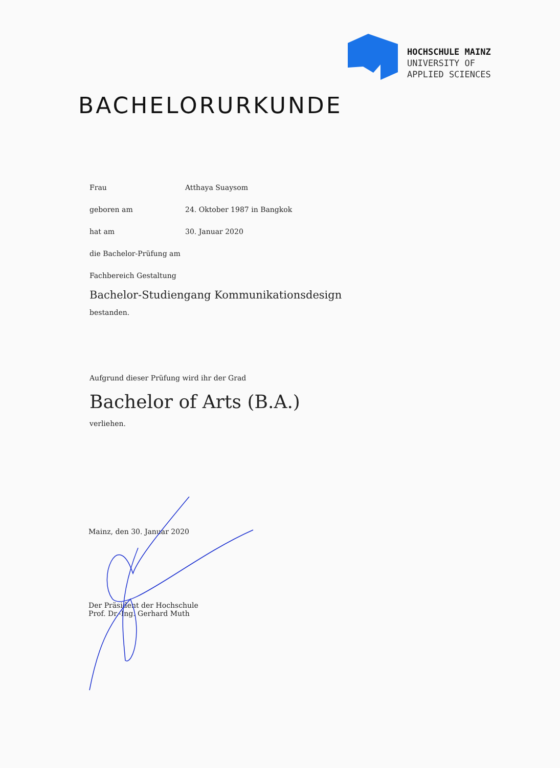HOCHSCHULE MAINZ
UNIVERSITY OF
APPLIED SCIENCES
BACHELORURKUNDE
Frau Atthaya Suaysom
geboren am 24. Oktober 1987 in Bangkok
hat am 30. Januar 2020
die Bachelor-Prüfung am
Fachbereich Gestaltung
Bachelor-Studiengang Kommunikationsdesign
bestanden.
Aufgrund dieser Prüfung wird ihr der Grad
Bachelor of Arts (B.A.)
verliehen.
Mainz, den 30. Januar 2020
Der Präsident der Hochschule
Prof. Dr.-Ing. Gerhard Muth